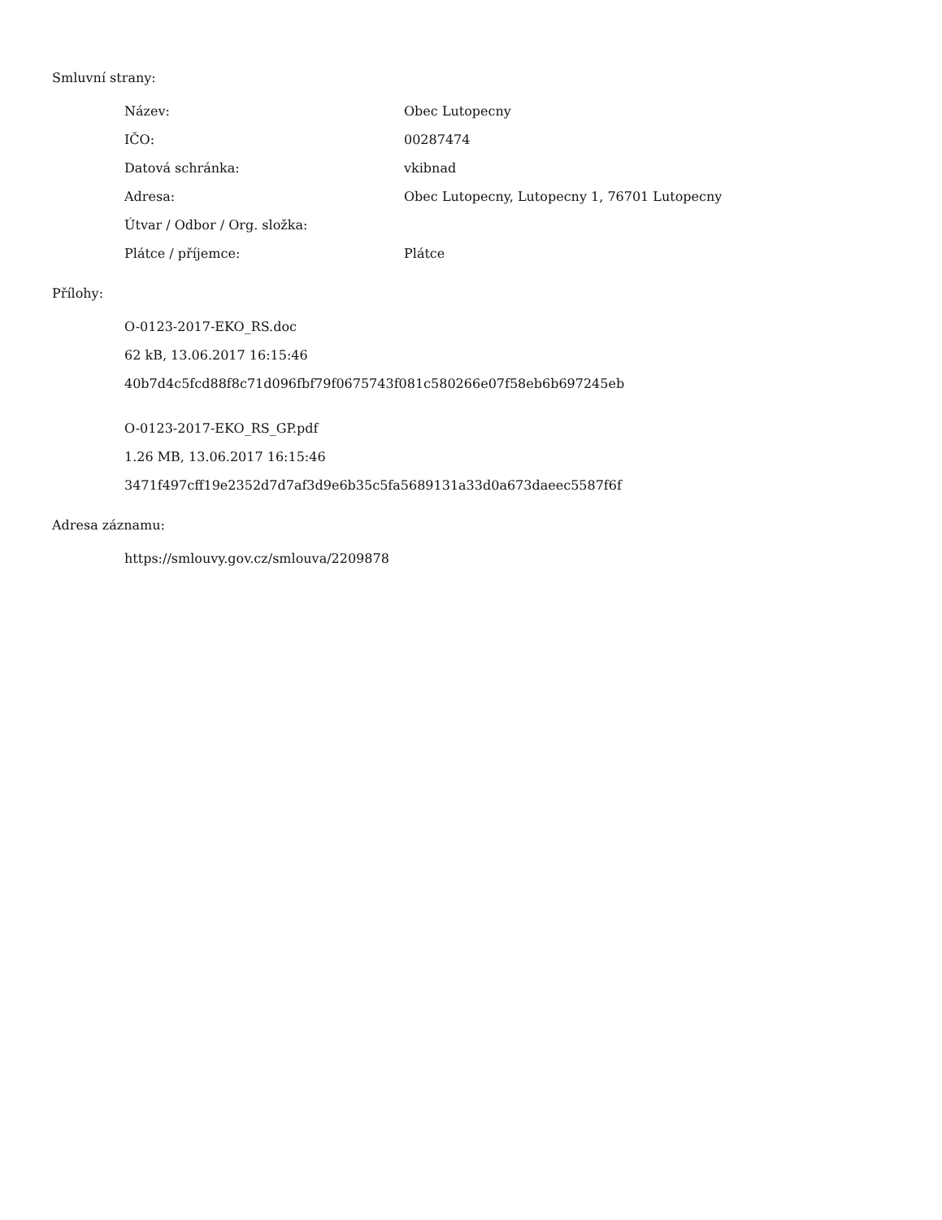Smluvní strany:
| Název: | Obec Lutopecny |
| IČO: | 00287474 |
| Datová schránka: | vkibnad |
| Adresa: | Obec Lutopecny, Lutopecny 1, 76701 Lutopecny |
| Útvar / Odbor / Org. složka: | |
| Plátce / příjemce: | Plátce |
Přílohy:
O-0123-2017-EKO_RS.doc
62 kB, 13.06.2017 16:15:46
40b7d4c5fcd88f8c71d096fbf79f0675743f081c580266e07f58eb6b697245eb
O-0123-2017-EKO_RS_GP.pdf
1.26 MB, 13.06.2017 16:15:46
3471f497cff19e2352d7d7af3d9e6b35c5fa5689131a33d0a673daeec5587f6f
Adresa záznamu:
https://smlouvy.gov.cz/smlouva/2209878